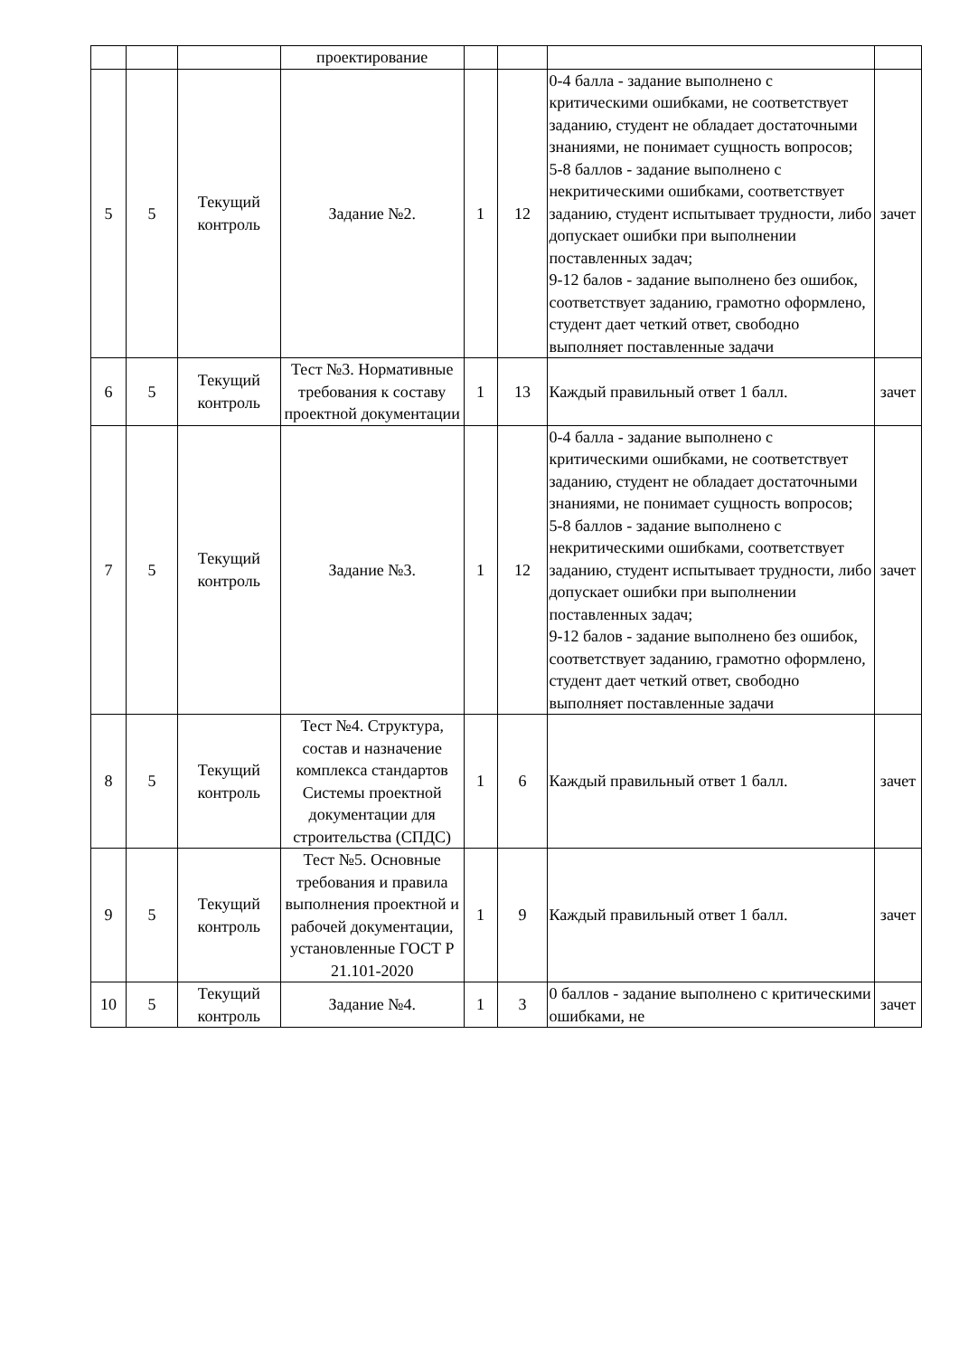| | | | проектирование | | | | |
| 5 | 5 | Текущий контроль | Задание №2. | 1 | 12 | 0-4 балла - задание выполнено с критическими ошибками, не соответствует заданию, студент не обладает достаточными знаниями, не понимает сущность вопросов; 5-8 баллов - задание выполнено с некритическими ошибками, соответствует заданию, студент испытывает трудности, либо допускает ошибки при выполнении поставленных задач; 9-12 балов - задание выполнено без ошибок, соответствует заданию, грамотно оформлено, студент дает четкий ответ, свободно выполняет поставленные задачи | зачет |
| 6 | 5 | Текущий контроль | Тест №3. Нормативные требования к составу проектной документации | 1 | 13 | Каждый правильный ответ 1 балл. | зачет |
| 7 | 5 | Текущий контроль | Задание №3. | 1 | 12 | 0-4 балла - задание выполнено с критическими ошибками, не соответствует заданию, студент не обладает достаточными знаниями, не понимает сущность вопросов; 5-8 баллов - задание выполнено с некритическими ошибками, соответствует заданию, студент испытывает трудности, либо допускает ошибки при выполнении поставленных задач; 9-12 балов - задание выполнено без ошибок, соответствует заданию, грамотно оформлено, студент дает четкий ответ, свободно выполняет поставленные задачи | зачет |
| 8 | 5 | Текущий контроль | Тест №4. Структура, состав и назначение комплекса стандартов Системы проектной документации для строительства (СПДС) | 1 | 6 | Каждый правильный ответ 1 балл. | зачет |
| 9 | 5 | Текущий контроль | Тест №5. Основные требования и правила выполнения проектной и рабочей документации, установленные ГОСТ Р 21.101-2020 | 1 | 9 | Каждый правильный ответ 1 балл. | зачет |
| 10 | 5 | Текущий контроль | Задание №4. | 1 | 3 | 0 баллов - задание выполнено с критическими ошибками, не | зачет |